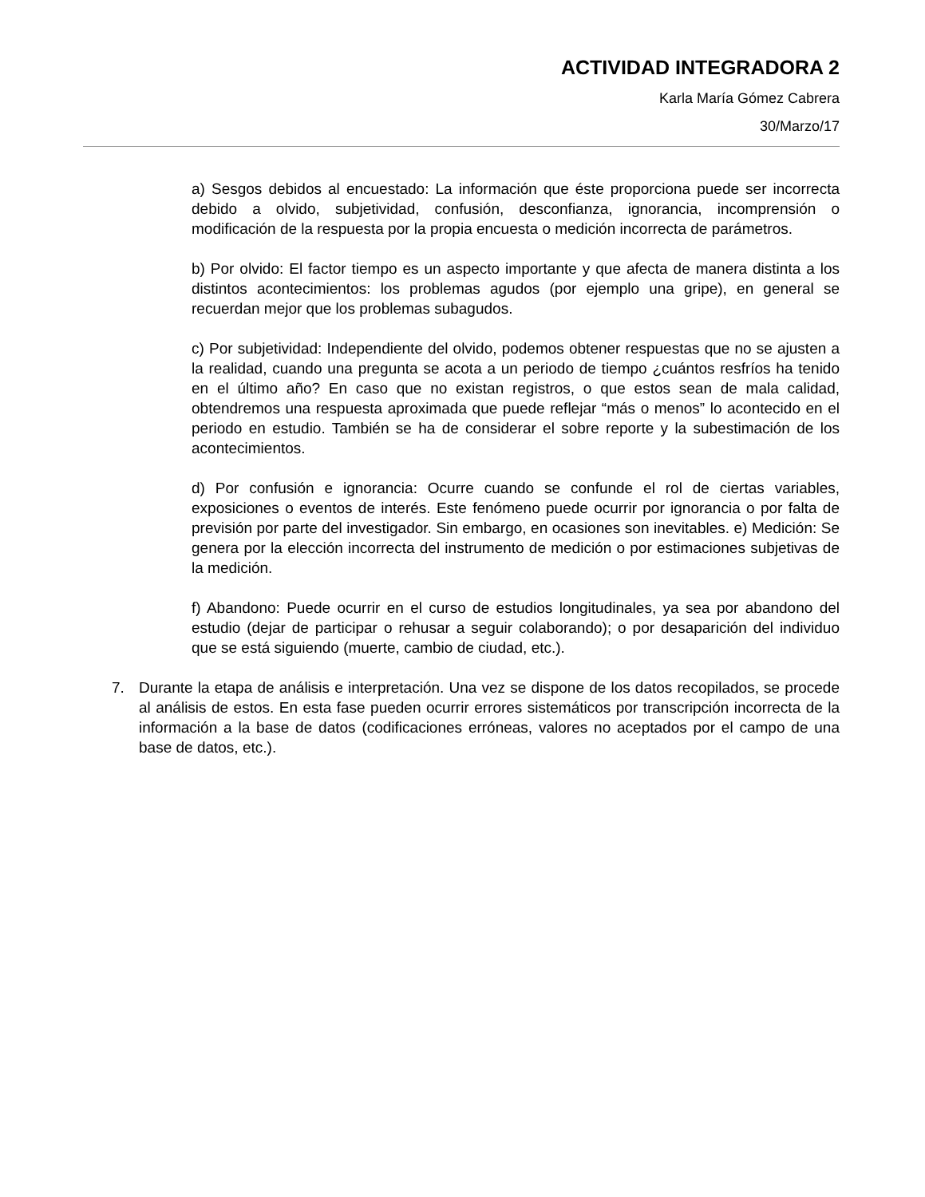ACTIVIDAD INTEGRADORA 2
Karla María Gómez Cabrera
30/Marzo/17
a) Sesgos debidos al encuestado: La información que éste proporciona puede ser incorrecta debido a olvido, subjetividad, confusión, desconfianza, ignorancia, incomprensión o modificación de la respuesta por la propia encuesta o medición incorrecta de parámetros.
b) Por olvido: El factor tiempo es un aspecto importante y que afecta de manera distinta a los distintos acontecimientos: los problemas agudos (por ejemplo una gripe), en general se recuerdan mejor que los problemas subagudos.
c) Por subjetividad: Independiente del olvido, podemos obtener respuestas que no se ajusten a la realidad, cuando una pregunta se acota a un periodo de tiempo ¿cuántos resfríos ha tenido en el último año? En caso que no existan registros, o que estos sean de mala calidad, obtendremos una respuesta aproximada que puede reflejar “más o menos” lo acontecido en el periodo en estudio. También se ha de considerar el sobre reporte y la subestimación de los acontecimientos.
d) Por confusión e ignorancia: Ocurre cuando se confunde el rol de ciertas variables, exposiciones o eventos de interés. Este fenómeno puede ocurrir por ignorancia o por falta de previsión por parte del investigador. Sin embargo, en ocasiones son inevitables. e) Medición: Se genera por la elección incorrecta del instrumento de medición o por estimaciones subjetivas de la medición.
f) Abandono: Puede ocurrir en el curso de estudios longitudinales, ya sea por abandono del estudio (dejar de participar o rehusar a seguir colaborando); o por desaparición del individuo que se está siguiendo (muerte, cambio de ciudad, etc.).
7. Durante la etapa de análisis e interpretación. Una vez se dispone de los datos recopilados, se procede al análisis de estos. En esta fase pueden ocurrir errores sistemáticos por transcripción incorrecta de la información a la base de datos (codificaciones erróneas, valores no aceptados por el campo de una base de datos, etc.).